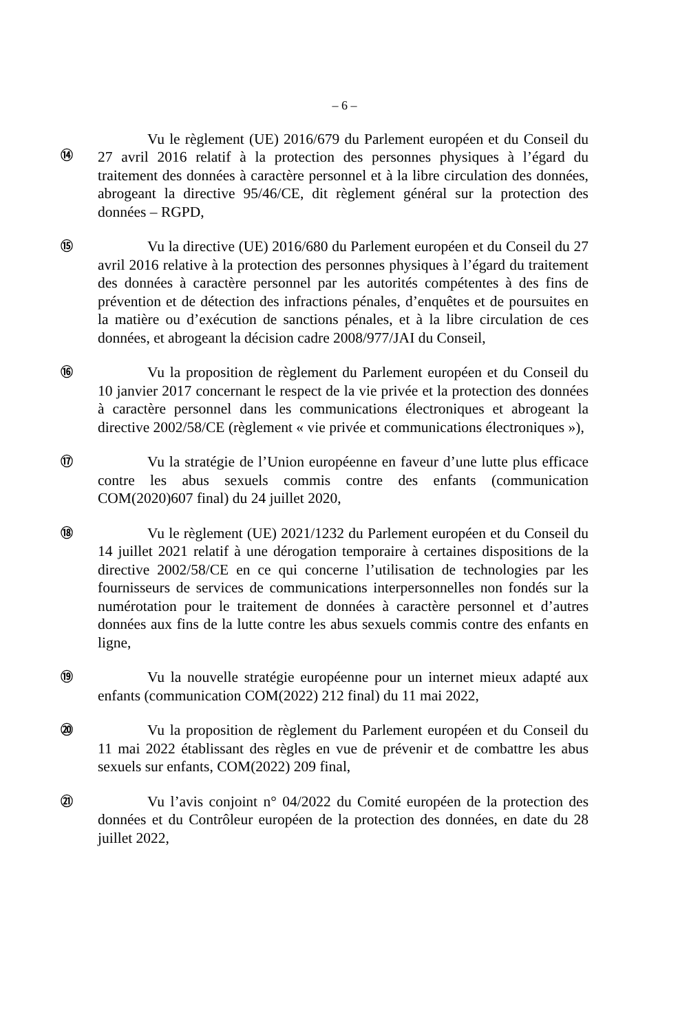– 6 –
⑭
Vu le règlement (UE) 2016/679 du Parlement européen et du Conseil du 27 avril 2016 relatif à la protection des personnes physiques à l’égard du traitement des données à caractère personnel et à la libre circulation des données, abrogeant la directive 95/46/CE, dit règlement général sur la protection des données – RGPD,
⑮
Vu la directive (UE) 2016/680 du Parlement européen et du Conseil du 27 avril 2016 relative à la protection des personnes physiques à l’égard du traitement des données à caractère personnel par les autorités compétentes à des fins de prévention et de détection des infractions pénales, d’enquêtes et de poursuites en la matière ou d’exécution de sanctions pénales, et à la libre circulation de ces données, et abrogeant la décision cadre 2008/977/JAI du Conseil,
⑯
Vu la proposition de règlement du Parlement européen et du Conseil du 10 janvier 2017 concernant le respect de la vie privée et la protection des données à caractère personnel dans les communications électroniques et abrogeant la directive 2002/58/CE (règlement « vie privée et communications électroniques »),
⑰
Vu la stratégie de l’Union européenne en faveur d’une lutte plus efficace contre les abus sexuels commis contre des enfants (communication COM(2020)607 final) du 24 juillet 2020,
⑱
Vu le règlement (UE) 2021/1232 du Parlement européen et du Conseil du 14 juillet 2021 relatif à une dérogation temporaire à certaines dispositions de la directive 2002/58/CE en ce qui concerne l’utilisation de technologies par les fournisseurs de services de communications interpersonnelles non fondés sur la numérotation pour le traitement de données à caractère personnel et d’autres données aux fins de la lutte contre les abus sexuels commis contre des enfants en ligne,
⑲
Vu la nouvelle stratégie européenne pour un internet mieux adapté aux enfants (communication COM(2022) 212 final) du 11 mai 2022,
⑳
Vu la proposition de règlement du Parlement européen et du Conseil du 11 mai 2022 établissant des règles en vue de prévenir et de combattre les abus sexuels sur enfants, COM(2022) 209 final,
㉑
Vu l’avis conjoint n° 04/2022 du Comité européen de la protection des données et du Contrôleur européen de la protection des données, en date du 28 juillet 2022,